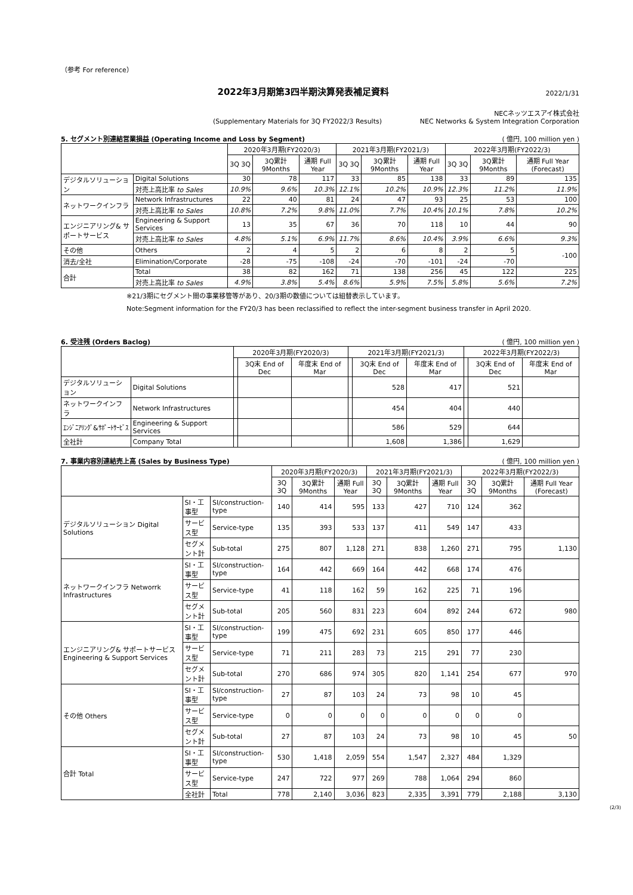（参考 For reference）
2022年3月期第3四半期決算発表補足資料
2022/1/31
(Supplementary Materials for 3Q FY2022/3 Results)
NECネッツエスアイ株式会社
NEC Networks & System Integration Corporation
5. セグメント別連結営業損益 (Operating Income and Loss by Segment) ( 億円, 100 million yen )
| | | 2020年3月期(FY2020/3) | | | 2021年3月期(FY2021/3) | | | 2022年3月期(FY2022/3) | | |
| --- | --- | --- | --- | --- | --- | --- | --- | --- | --- | --- |
| | | 3Q 3Q | 3Q累計 9Months | 通期 Full Year | 3Q 3Q | 3Q累計 9Months | 通期 Full Year | 3Q 3Q | 3Q累計 9Months | 通期 Full Year (Forecast) |
| デジタルソリューション | Digital Solutions | 30 | 78 | 117 | 33 | 85 | 138 | 33 | 89 | 135 |
| | 対売上高比率 to Sales | 10.9% | 9.6% | 10.3% | 12.1% | 10.2% | 10.9% | 12.3% | 11.2% | 11.9% |
| ネットワークインフラ | Network Infrastructures | 22 | 40 | 81 | 24 | 47 | 93 | 25 | 53 | 100 |
| | 対売上高比率 to Sales | 10.8% | 7.2% | 9.8% | 11.0% | 7.7% | 10.4% | 10.1% | 7.8% | 10.2% |
| エンジニアリング& サポートサービス | Engineering & Support Services | 13 | 35 | 67 | 36 | 70 | 118 | 10 | 44 | 90 |
| | 対売上高比率 to Sales | 4.8% | 5.1% | 6.9% | 11.7% | 8.6% | 10.4% | 3.9% | 6.6% | 9.3% |
| その他 | Others | 2 | 4 | 5 | 2 | 6 | 8 | 2 | 5 | -100 |
| 消去/全社 | Elimination/Corporate | -28 | -75 | -108 | -24 | -70 | -101 | -24 | -70 | |
| 合計 | Total | 38 | 82 | 162 | 71 | 138 | 256 | 45 | 122 | 225 |
| | 対売上高比率 to Sales | 4.9% | 3.8% | 5.4% | 8.6% | 5.9% | 7.5% | 5.8% | 5.6% | 7.2% |
※21/3期にセグメント間の事業移管等があり、20/3期の数値については組替表示しています。
Note:Segment information for the FY20/3 has been reclassified to reflect the inter-segment business transfer in April 2020.
6. 受注残 (Orders Baclog) ( 億円, 100 million yen )
| | | 2020年3月期(FY2020/3) | | | 2021年3月期(FY2021/3) | | | 2022年3月期(FY2022/3) | | |
| --- | --- | --- | --- | --- | --- | --- | --- | --- | --- | --- |
| | | | 3Q末 End of Dec | 年度末 End of Mar | | 3Q末 End of Dec | 年度末 End of Mar | | 3Q末 End of Dec | 年度末 End of Mar |
| デジタルソリューション | Digital Solutions | | | | | 528 | 417 | | 521 | |
| ネットワークインフラ | Network Infrastructures | | | | | 454 | 404 | | 440 | |
| ｴﾝｼﾞﾆｱﾘﾝｸﾞ&ｻﾎﾟｰﾄｻｰﾋﾞｽ | Engineering & Support Services | | | | | 586 | 529 | | 644 | |
| 全社計 | Company Total | | | | | 1,608 | 1,386 | | 1,629 | |
7. 事業内容別連結売上高 (Sales by Business Type) ( 億円, 100 million yen )
| | | | 2020年3月期(FY2020/3) | | | 2021年3月期(FY2021/3) | | | 2022年3月期(FY2022/3) | | |
| --- | --- | --- | --- | --- | --- | --- | --- | --- | --- | --- | --- |
| | | | 3Q 3Q | 3Q累計 9Months | 通期 Full Year | 3Q 3Q | 3Q累計 9Months | 通期 Full Year | 3Q 3Q | 3Q累計 9Months | 通期 Full Year (Forecast) |
| デジタルソリューション Digital Solutions | SI・工事型 | SI/construction-type | 140 | 414 | 595 | 133 | 427 | 710 | 124 | 362 | |
| | サービス型 | Service-type | 135 | 393 | 533 | 137 | 411 | 549 | 147 | 433 | |
| | セグメント計 | Sub-total | 275 | 807 | 1,128 | 271 | 838 | 1,260 | 271 | 795 | 1,130 |
| ネットワークインフラ Networrk Infrastructures | SI・工事型 | SI/construction-type | 164 | 442 | 669 | 164 | 442 | 668 | 174 | 476 | |
| | サービス型 | Service-type | 41 | 118 | 162 | 59 | 162 | 225 | 71 | 196 | |
| | セグメント計 | Sub-total | 205 | 560 | 831 | 223 | 604 | 892 | 244 | 672 | 980 |
| エンジニアリング& サポートサービス Engineering & Support Services | SI・工事型 | SI/construction-type | 199 | 475 | 692 | 231 | 605 | 850 | 177 | 446 | |
| | サービス型 | Service-type | 71 | 211 | 283 | 73 | 215 | 291 | 77 | 230 | |
| | セグメント計 | Sub-total | 270 | 686 | 974 | 305 | 820 | 1,141 | 254 | 677 | 970 |
| その他 Others | SI・工事型 | SI/construction-type | 27 | 87 | 103 | 24 | 73 | 98 | 10 | 45 | |
| | サービス型 | Service-type | 0 | 0 | 0 | 0 | 0 | 0 | 0 | 0 | |
| | セグメント計 | Sub-total | 27 | 87 | 103 | 24 | 73 | 98 | 10 | 45 | 50 |
| 合計 Total | SI・工事型 | SI/construction-type | 530 | 1,418 | 2,059 | 554 | 1,547 | 2,327 | 484 | 1,329 | |
| | サービス型 | Service-type | 247 | 722 | 977 | 269 | 788 | 1,064 | 294 | 860 | |
| | 全社計 | Total | 778 | 2,140 | 3,036 | 823 | 2,335 | 3,391 | 779 | 2,188 | 3,130 |
(2/3)